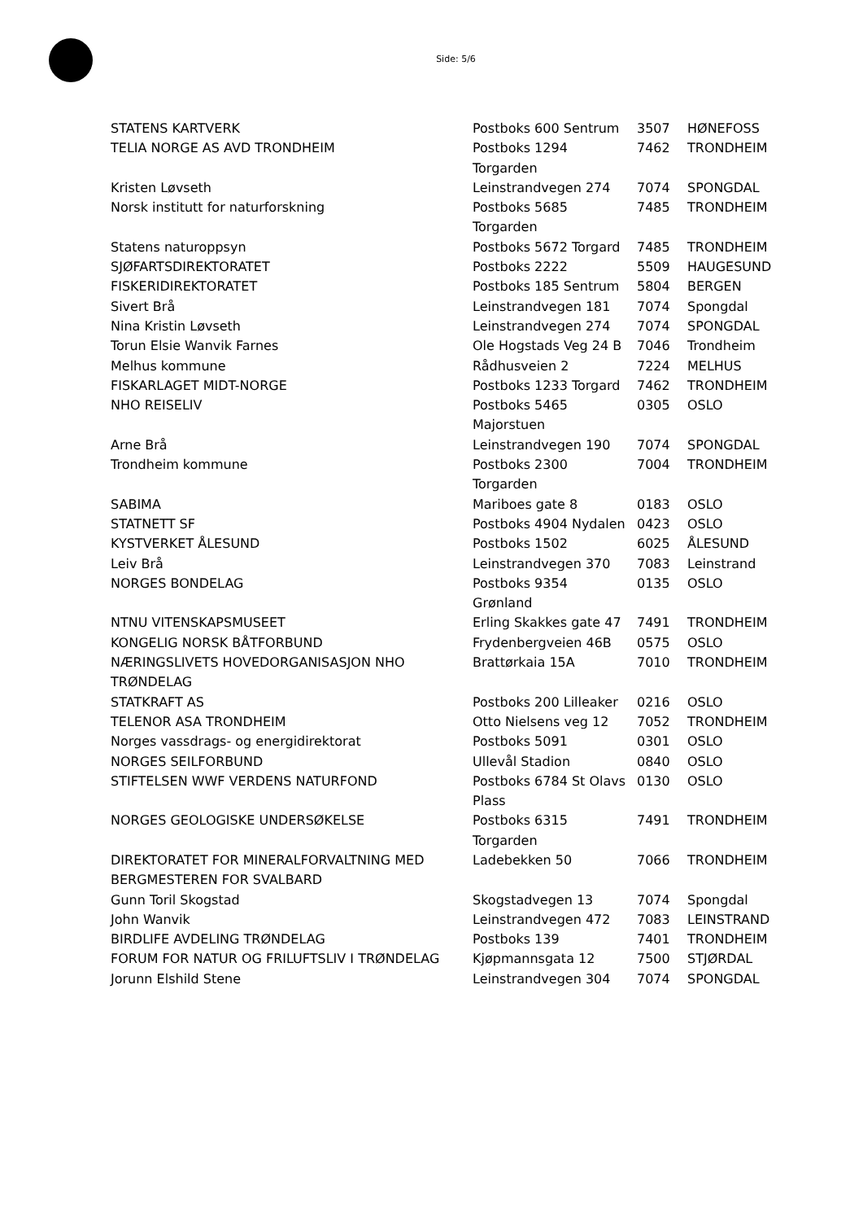Side: 5/6
| STATENS KARTVERK | Postboks 600 Sentrum | 3507 | HØNEFOSS |
| TELIA NORGE AS AVD TRONDHEIM | Postboks 1294 Torgarden | 7462 | TRONDHEIM |
| Kristen Løvseth | Leinstrandvegen 274 | 7074 | SPONGDAL |
| Norsk institutt for naturforskning | Postboks 5685 Torgarden | 7485 | TRONDHEIM |
| Statens naturoppsyn | Postboks 5672 Torgard | 7485 | TRONDHEIM |
| SJØFARTSDIREKTORATET | Postboks 2222 | 5509 | HAUGESUND |
| FISKERIDIREKTORATET | Postboks 185 Sentrum | 5804 | BERGEN |
| Sivert Brå | Leinstrandvegen 181 | 7074 | Spongdal |
| Nina Kristin Løvseth | Leinstrandvegen 274 | 7074 | SPONGDAL |
| Torun Elsie Wanvik Farnes | Ole Hogstads Veg 24 B | 7046 | Trondheim |
| Melhus kommune | Rådhusveien 2 | 7224 | MELHUS |
| FISKARLAGET MIDT-NORGE | Postboks 1233 Torgard | 7462 | TRONDHEIM |
| NHO REISELIV | Postboks 5465 Majorstuen | 0305 | OSLO |
| Arne Brå | Leinstrandvegen 190 | 7074 | SPONGDAL |
| Trondheim kommune | Postboks 2300 Torgarden | 7004 | TRONDHEIM |
| SABIMA | Mariboes gate 8 | 0183 | OSLO |
| STATNETT SF | Postboks 4904 Nydalen | 0423 | OSLO |
| KYSTVERKET ÅLESUND | Postboks 1502 | 6025 | ÅLESUND |
| Leiv Brå | Leinstrandvegen 370 | 7083 | Leinstrand |
| NORGES BONDELAG | Postboks 9354 Grønland | 0135 | OSLO |
| NTNU VITENSKAPSMUSEET | Erling Skakkes gate 47 | 7491 | TRONDHEIM |
| KONGELIG NORSK BÅTFORBUND | Frydenbergveien 46B | 0575 | OSLO |
| NÆRINGSLIVETS HOVEDORGANISASJON NHO TRØNDELAG | Brattørkaia 15A | 7010 | TRONDHEIM |
| STATKRAFT AS | Postboks 200 Lilleaker | 0216 | OSLO |
| TELENOR ASA TRONDHEIM | Otto Nielsens veg 12 | 7052 | TRONDHEIM |
| Norges vassdrags- og energidirektorat | Postboks 5091 | 0301 | OSLO |
| NORGES SEILFORBUND | Ullevål Stadion | 0840 | OSLO |
| STIFTELSEN WWF VERDENS NATURFOND | Postboks 6784 St Olavs Plass | 0130 | OSLO |
| NORGES GEOLOGISKE UNDERSØKELSE | Postboks 6315 Torgarden | 7491 | TRONDHEIM |
| DIREKTORATET FOR MINERALFORVALTNING MED BERGMESTEREN FOR SVALBARD | Ladebekken 50 | 7066 | TRONDHEIM |
| Gunn Toril Skogstad | Skogstadvegen 13 | 7074 | Spongdal |
| John Wanvik | Leinstrandvegen 472 | 7083 | LEINSTRAND |
| BIRDLIFE AVDELING TRØNDELAG | Postboks 139 | 7401 | TRONDHEIM |
| FORUM FOR NATUR OG FRILUFTSLIV I TRØNDELAG | Kjøpmannsgata 12 | 7500 | STJØRDAL |
| Jorunn Elshild Stene | Leinstrandvegen 304 | 7074 | SPONGDAL |